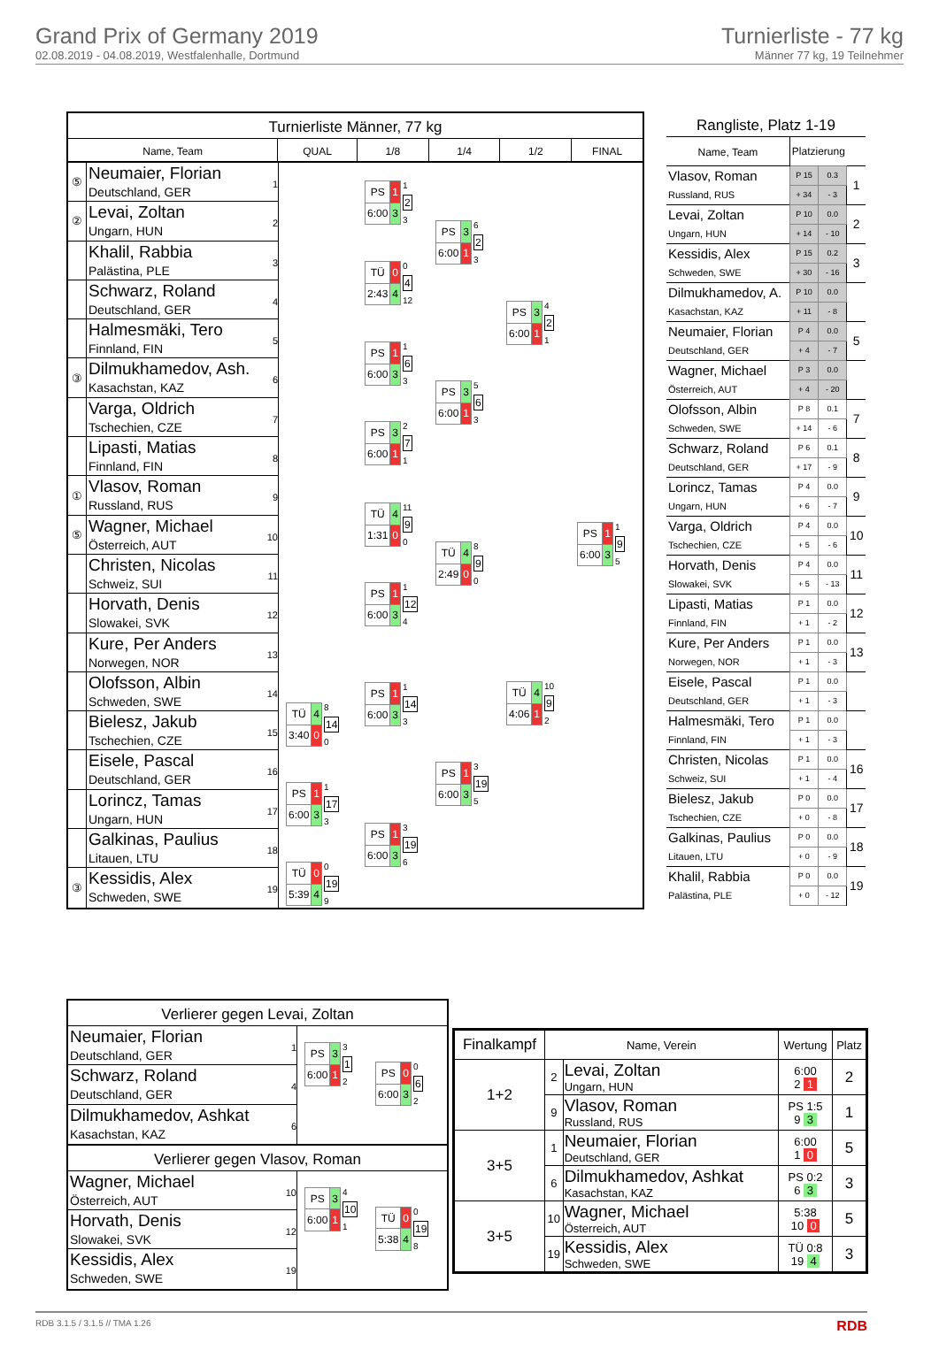Grand Prix of Germany 2019
02.08.2019 - 04.08.2019, Westfalenhalle, Dortmund
Turnierliste - 77 kg
Männer 77 kg, 19 Teilnehmer
Turnierliste Männer, 77 kg
Name, Team QUAL 1/8 1/4 1/2 FINAL
⑤
Neumaier, Florian
Deutschland, GER
1
②
Levai, Zoltan
Ungarn, HUN
2
Khalil, Rabbia
Palästina, PLE
3
Schwarz, Roland
Deutschland, GER
4
Halmesmäki, Tero
Finnland, FIN
5
③
Dilmukhamedov, Ash.
Kasachstan, KAZ
6
Varga, Oldrich
Tschechien, CZE
7
Lipasti, Matias
Finnland, FIN
8
①
Vlasov, Roman
Russland, RUS
9
⑤
Wagner, Michael
Österreich, AUT
10
Christen, Nicolas
Schweiz, SUI
11
Horvath, Denis
Slowakei, SVK
12
Kure, Per Anders
Norwegen, NOR
13
Olofsson, Albin
Schweden, SWE
14
Bielesz, Jakub
Tschechien, CZE
15
Eisele, Pascal
Deutschland, GER
16
Lorincz, Tamas
Ungarn, HUN
17
Galkinas, Paulius
Litauen, LTU
18
③
Kessidis, Alex
Schweden, SWE
19
| TÜ | 4 |
| 3:40 | 0 |
8
14
0
| PS | 1 |
| 6:00 | 3 |
1
17
3
| TÜ | 0 |
| 5:39 | 4 |
0
19
9
| PS | 1 |
| 6:00 | 3 |
1
2
3
| TÜ | 0 |
| 2:43 | 4 |
0
4
12
| PS | 1 |
| 6:00 | 3 |
1
6
3
| PS | 3 |
| 6:00 | 1 |
2
7
1
| TÜ | 4 |
| 1:31 | 0 |
11
9
0
| PS | 1 |
| 6:00 | 3 |
1
12
4
| PS | 1 |
| 6:00 | 3 |
1
14
3
| PS | 1 |
| 6:00 | 3 |
3
19
6
| PS | 3 |
| 6:00 | 1 |
6
2
3
| PS | 3 |
| 6:00 | 1 |
5
6
3
| TÜ | 4 |
| 2:49 | 0 |
8
9
0
| PS | 1 |
| 6:00 | 3 |
3
19
5
| PS | 3 |
| 6:00 | 1 |
4
2
1
| TÜ | 4 |
| 4:06 | 1 |
10
9
2
| PS | 1 |
| 6:00 | 3 |
1
9
5
Rangliste, Platz 1-19
| Name, Team | Platzierung | | |
| Vlasov, Roman | P 15 | 0.3 | 1 |
| Russland, RUS | + 34 | - 3 | |
| Levai, Zoltan | P 10 | 0.0 | 2 |
| Ungarn, HUN | + 14 | - 10 | |
| Kessidis, Alex | P 15 | 0.2 | 3 |
| Schweden, SWE | + 30 | - 16 | |
| Dilmukhamedov, A. | P 10 | 0.0 | |
| Kasachstan, KAZ | + 11 | - 8 | |
| Neumaier, Florian | P 4 | 0.0 | 5 |
| Deutschland, GER | + 4 | - 7 | |
| Wagner, Michael | P 3 | 0.0 | |
| Österreich, AUT | + 4 | - 20 | |
| Olofsson, Albin | P 8 | 0.1 | 7 |
| Schweden, SWE | + 14 | - 6 | |
| Schwarz, Roland | P 6 | 0.1 | 8 |
| Deutschland, GER | + 17 | - 9 | |
| Lorincz, Tamas | P 4 | 0.0 | 9 |
| Ungarn, HUN | + 6 | - 7 | |
| Varga, Oldrich | P 4 | 0.0 | 10 |
| Tschechien, CZE | + 5 | - 6 | |
| Horvath, Denis | P 4 | 0.0 | 11 |
| Slowakei, SVK | + 5 | - 13 | |
| Lipasti, Matias | P 1 | 0.0 | 12 |
| Finnland, FIN | + 1 | - 2 | |
| Kure, Per Anders | P 1 | 0.0 | 13 |
| Norwegen, NOR | + 1 | - 3 | |
| Eisele, Pascal | P 1 | 0.0 | |
| Deutschland, GER | + 1 | - 3 | |
| Halmesmäki, Tero | P 1 | 0.0 | |
| Finnland, FIN | + 1 | - 3 | |
| Christen, Nicolas | P 1 | 0.0 | 16 |
| Schweiz, SUI | + 1 | - 4 | |
| Bielesz, Jakub | P 0 | 0.0 | 17 |
| Tschechien, CZE | + 0 | - 8 | |
| Galkinas, Paulius | P 0 | 0.0 | 18 |
| Litauen, LTU | + 0 | - 9 | |
| Khalil, Rabbia | P 0 | 0.0 | 19 |
| Palästina, PLE | + 0 | - 12 | |
Verlierer gegen Levai, Zoltan
Neumaier, Florian
Deutschland, GER
1
Schwarz, Roland
Deutschland, GER
4
Dilmukhamedov, Ashkat
Kasachstan, KAZ
6
| PS | 3 |
| 6:00 | 1 |
3
1
2
| PS | 0 |
| 6:00 | 3 |
0
6
2
Verlierer gegen Vlasov, Roman
Wagner, Michael
Österreich, AUT
10
Horvath, Denis
Slowakei, SVK
12
Kessidis, Alex
Schweden, SWE
19
| PS | 3 |
| 6:00 | 1 |
4
10
1
| TÜ | 0 |
| 5:38 | 4 |
0
19
8
| Finalkampf | Name, Verein | | Wertung | Platz |
| --- | --- | --- | --- | --- |
| 1+2 | 2 | Levai, Zoltan Ungarn, HUN | 6:00 2 1 | 2 |
| | 9 | Vlasov, Roman Russland, RUS | PS 1:5 9 3 | 1 |
| 3+5 | 1 | Neumaier, Florian Deutschland, GER | 6:00 1 0 | 5 |
| | 6 | Dilmukhamedov, Ashkat Kasachstan, KAZ | PS 0:2 6 3 | 3 |
| 3+5 | 10 | Wagner, Michael Österreich, AUT | 5:38 10 0 | 5 |
| | 19 | Kessidis, Alex Schweden, SWE | TÜ 0:8 19 4 | 3 |
RDB 3.1.5 / 3.1.5 // TMA 1.26 RDB